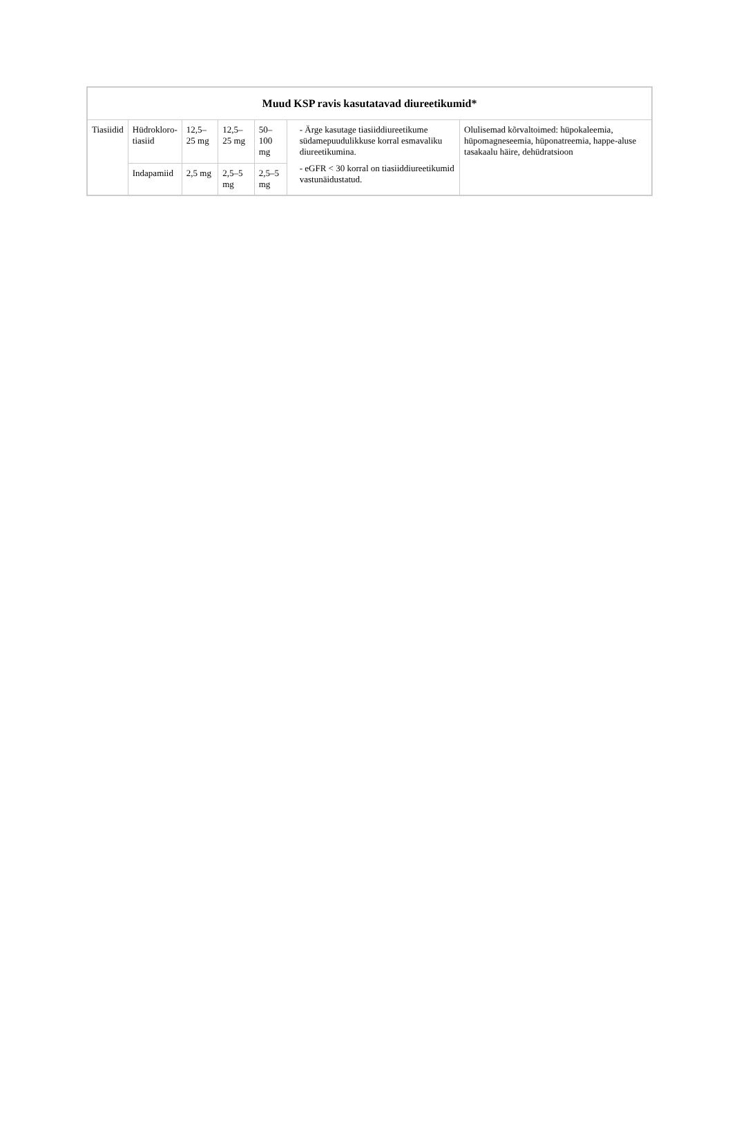| Muud KSP ravis kasutatavad diureetikumid* | | | | | | |
| --- | --- | --- | --- | --- | --- | --- |
| Tiasiidid | Hüdrokloro- tiasiid | 12,5–25 mg | 12,5–25 mg | 50–100 mg | - Ärge kasutage tiasiiddiureetikume südamepuudulikkuse korral esmavaliku diureetikumina. - eGFR < 30 korral on tiasiiddiureetikumid vastunäidustatud. | Olulisemad kõrvaltoimed: hüpokaleemia, hüpomagneseemia, hüponatreemia, happe-aluse tasakaalu häire, dehüdratsioon |
| | Indapamiid | 2,5 mg | 2,5–5 mg | 2,5–5 mg | | |